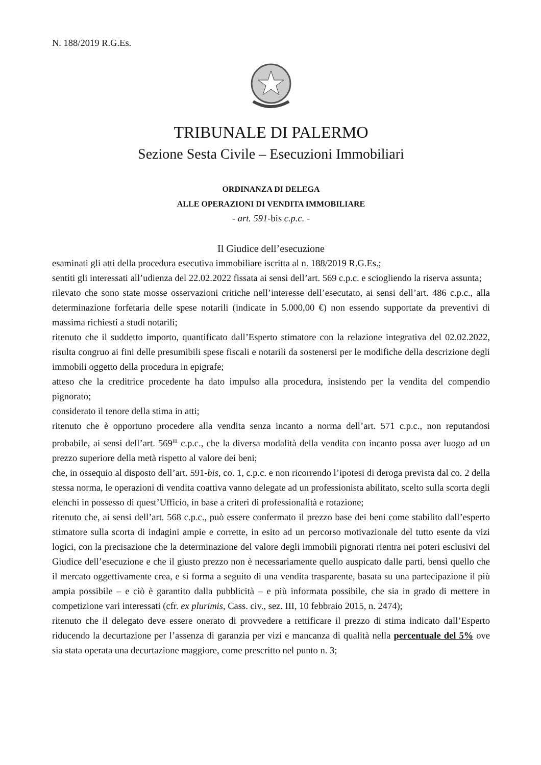N. 188/2019 R.G.Es.
TRIBUNALE DI PALERMO
Sezione Sesta Civile – Esecuzioni Immobiliari
ORDINANZA DI DELEGA
ALLE OPERAZIONI DI VENDITA IMMOBILIARE
- art. 591-bis c.p.c. -
Il Giudice dell’esecuzione
esaminati gli atti della procedura esecutiva immobiliare iscritta al n. 188/2019 R.G.Es.;
sentiti gli interessati all’udienza del 22.02.2022 fissata ai sensi dell’art. 569 c.p.c. e sciogliendo la riserva assunta;
rilevato che sono state mosse osservazioni critiche nell’interesse dell’esecutato, ai sensi dell’art. 486 c.p.c., alla determinazione forfetaria delle spese notarili (indicate in 5.000,00 €) non essendo supportate da preventivi di massima richiesti a studi notarili;
ritenuto che il suddetto importo, quantificato dall’Esperto stimatore con la relazione integrativa del 02.02.2022, risulta congruo ai fini delle presumibili spese fiscali e notarili da sostenersi per le modifiche della descrizione degli immobili oggetto della procedura in epigrafe;
atteso che la creditrice procedente ha dato impulso alla procedura, insistendo per la vendita del compendio pignorato;
considerato il tenore della stima in atti;
ritenuto che è opportuno procedere alla vendita senza incanto a norma dell’art. 571 c.p.c., non reputandosi probabile, ai sensi dell’art. 569<sup>III</sup> c.p.c., che la diversa modalità della vendita con incanto possa aver luogo ad un prezzo superiore della metà rispetto al valore dei beni;
che, in ossequio al disposto dell’art. 591-bis, co. 1, c.p.c. e non ricorrendo l’ipotesi di deroga prevista dal co. 2 della stessa norma, le operazioni di vendita coattiva vanno delegate ad un professionista abilitato, scelto sulla scorta degli elenchi in possesso di quest’Ufficio, in base a criteri di professionalità e rotazione;
ritenuto che, ai sensi dell’art. 568 c.p.c., può essere confermato il prezzo base dei beni come stabilito dall’esperto stimatore sulla scorta di indagini ampie e corrette, in esito ad un percorso motivazionale del tutto esente da vizi logici, con la precisazione che la determinazione del valore degli immobili pignorati rientra nei poteri esclusivi del Giudice dell’esecuzione e che il giusto prezzo non è necessariamente quello auspicato dalle parti, bensì quello che il mercato oggettivamente crea, e si forma a seguito di una vendita trasparente, basata su una partecipazione il più ampia possibile – e ciò è garantito dalla pubblicità – e più informata possibile, che sia in grado di mettere in competizione vari interessati (cfr. ex plurimis, Cass. civ., sez. III, 10 febbraio 2015, n. 2474);
ritenuto che il delegato deve essere onerato di provvedere a rettificare il prezzo di stima indicato dall’Esperto riducendo la decurtazione per l’assenza di garanzia per vizi e mancanza di qualità nella percentuale del 5% ove sia stata operata una decurtazione maggiore, come prescritto nel punto n. 3;